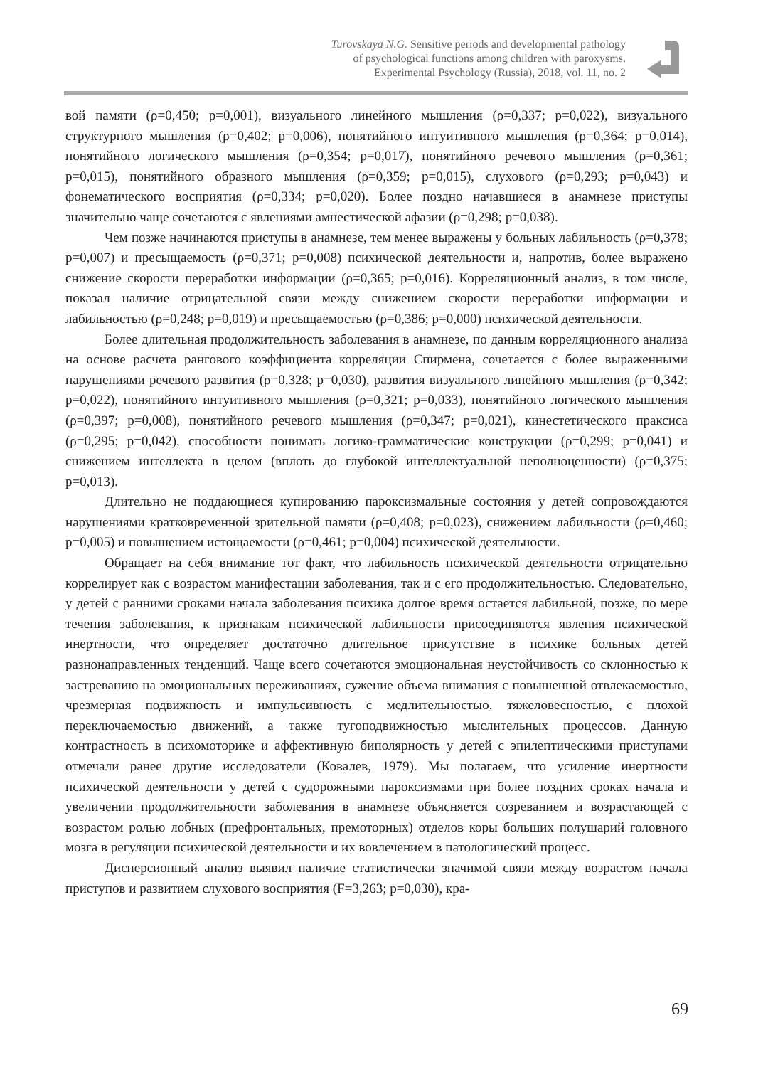Turovskaya N.G. Sensitive periods and developmental pathology
of psychological functions among children with paroxysms.
Experimental Psychology (Russia), 2018, vol. 11, no. 2
вой памяти (ρ=0,450; p=0,001), визуального линейного мышления (ρ=0,337; p=0,022), визуального структурного мышления (ρ=0,402; p=0,006), понятийного интуитивного мышления (ρ=0,364; p=0,014), понятийного логического мышления (ρ=0,354; p=0,017), понятийного речевого мышления (ρ=0,361; p=0,015), понятийного образного мышления (ρ=0,359; p=0,015), слухового (ρ=0,293; p=0,043) и фонематического восприятия (ρ=0,334; p=0,020). Более поздно начавшиеся в анамнезе приступы значительно чаще сочетаются с явлениями амнестической афазии (ρ=0,298; p=0,038).
Чем позже начинаются приступы в анамнезе, тем менее выражены у больных лабильность (ρ=0,378; p=0,007) и пресыщаемость (ρ=0,371; p=0,008) психической деятельности и, напротив, более выражено снижение скорости переработки информации (ρ=0,365; p=0,016). Корреляционный анализ, в том числе, показал наличие отрицательной связи между снижением скорости переработки информации и лабильностью (ρ=0,248; p=0,019) и пресыщаемостью (ρ=0,386; p=0,000) психической деятельности.
Более длительная продолжительность заболевания в анамнезе, по данным корреляционного анализа на основе расчета рангового коэффициента корреляции Спирмена, сочетается с более выраженными нарушениями речевого развития (ρ=0,328; p=0,030), развития визуального линейного мышления (ρ=0,342; p=0,022), понятийного интуитивного мышления (ρ=0,321; p=0,033), понятийного логического мышления (ρ=0,397; p=0,008), понятийного речевого мышления (ρ=0,347; p=0,021), кинестетического праксиса (ρ=0,295; p=0,042), способности понимать логико-грамматические конструкции (ρ=0,299; p=0,041) и снижением интеллекта в целом (вплоть до глубокой интеллектуальной неполноценности) (ρ=0,375; p=0,013).
Длительно не поддающиеся купированию пароксизмальные состояния у детей сопровождаются нарушениями кратковременной зрительной памяти (ρ=0,408; p=0,023), снижением лабильности (ρ=0,460; p=0,005) и повышением истощаемости (ρ=0,461; p=0,004) психической деятельности.
Обращает на себя внимание тот факт, что лабильность психической деятельности отрицательно коррелирует как с возрастом манифестации заболевания, так и с его продолжительностью. Следовательно, у детей с ранними сроками начала заболевания психика долгое время остается лабильной, позже, по мере течения заболевания, к признакам психической лабильности присоединяются явления психической инертности, что определяет достаточно длительное присутствие в психике больных детей разнонаправленных тенденций. Чаще всего сочетаются эмоциональная неустойчивость со склонностью к застреванию на эмоциональных переживаниях, сужение объема внимания с повышенной отвлекаемостью, чрезмерная подвижность и импульсивность с медлительностью, тяжеловесностью, с плохой переключаемостью движений, а также тугоподвижностью мыслительных процессов. Данную контрастность в психомоторике и аффективную биполярность у детей с эпилептическими приступами отмечали ранее другие исследователи (Ковалев, 1979). Мы полагаем, что усиление инертности психической деятельности у детей с судорожными пароксизмами при более поздних сроках начала и увеличении продолжительности заболевания в анамнезе объясняется созреванием и возрастающей с возрастом ролью лобных (префронтальных, премоторных) отделов коры больших полушарий головного мозга в регуляции психической деятельности и их вовлечением в патологический процесс.
Дисперсионный анализ выявил наличие статистически значимой связи между возрастом начала приступов и развитием слухового восприятия (F=3,263; p=0,030), кра-
69